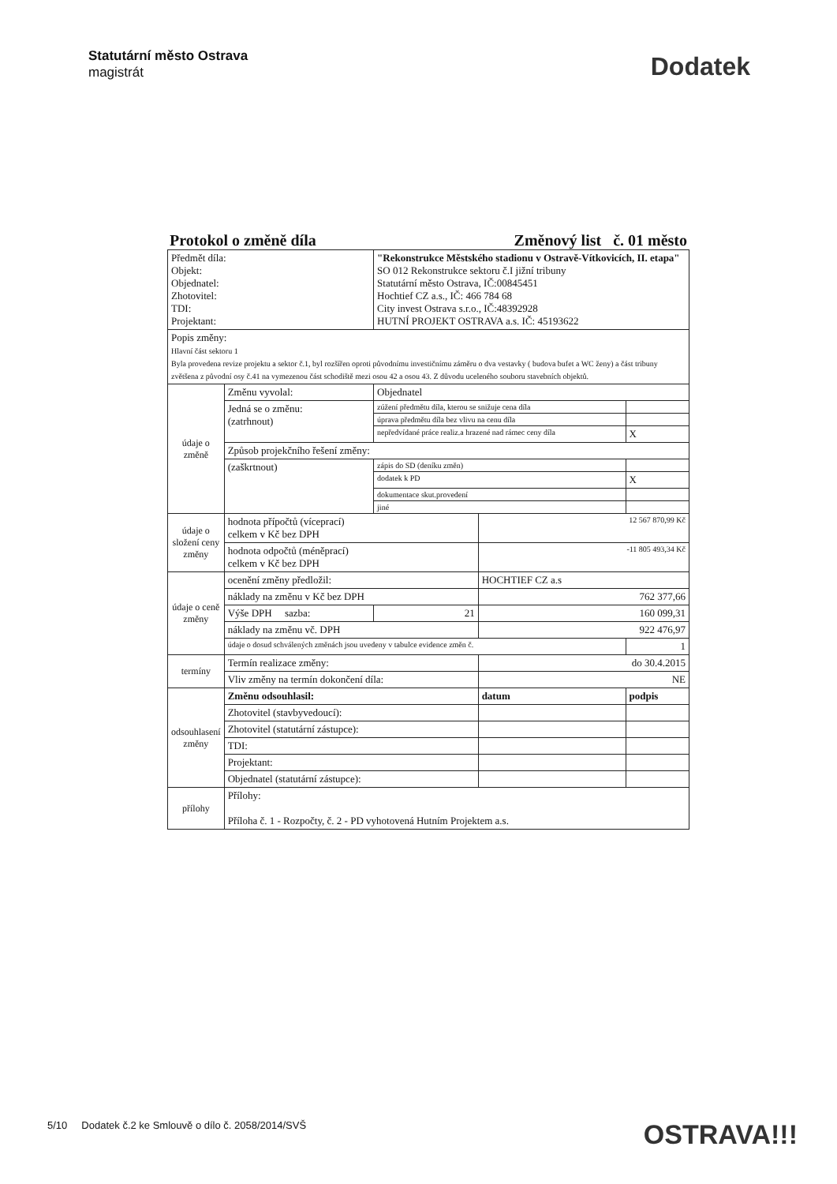Statutární město Ostrava
magistrát
Dodatek
Protokol o změně díla Změnový list č. 01 město
| Předmět díla: Objekt: Objednatel: Zhotovitel: TDI: Projektant: | | "Rekonstrukce Městského stadionu v Ostravě-Vítkovicích, II. etapa" SO 012 Rekonstrukce sektoru č.I jižní tribuny Statutární město Ostrava, IČ:00845451 Hochtief CZ a.s., IČ: 466 784 68 City invest Ostrava s.r.o., IČ:48392928 HUTNÍ PROJEKT OSTRAVA a.s. IČ: 45193622 | | |
| Popis změny: Hlavní část sektoru 1 Byla provedena revize projektu a sektor č.1, byl rozšířen oproti původnímu investičnímu záměru o dva vestavky ( budova bufet a WC ženy) a část tribuny zvětšena z původní osy č.41 na vymezenou část schodiště mezi osou 42 a osou 43. Z důvodu uceleného souboru stavebních objektů. | | | | |
| údaje o změně | Změnu vyvolal: | Objednatel | | |
| | Jedná se o změnu: (zatrhnout) | zúžení předmětu díla, kterou se snižuje cena díla | | |
| | | úprava předmětu díla bez vlivu na cenu díla | | |
| | | nepředvídané práce realiz.a hrazené nad rámec ceny díla | | X |
| | Způsob projekčního řešení změny: | | | |
| | (zaškrtnout) | zápis do SD (deníku změn) | | |
| | | dodatek k PD | | X |
| | | dokumentace skut.provedení | | |
| | | jiné | | |
| údaje o složení ceny změny | hodnota přípočtů (víceprací) celkem v Kč bez DPH | | 12 567 870,99 Kč | |
| | hodnota odpočtů (méněprací) celkem v Kč bez DPH | | -11 805 493,34 Kč | |
| údaje o ceně změny | ocenění změny předložil: | | HOCHTIEF CZ a.s | |
| | náklady na změnu v Kč bez DPH | | 762 377,66 | |
| | Výše DPH sazba: | 21 | 160 099,31 | |
| | náklady na změnu vč. DPH | | 922 476,97 | |
| | údaje o dosud schválených změnách jsou uvedeny v tabulce evidence změn č. | | | 1 |
| termíny | Termín realizace změny: | | do 30.4.2015 | |
| | Vliv změny na termín dokončení díla: | | NE | |
| odsouhlasení změny | Změnu odsouhlasil: | | datum | podpis |
| | Zhotovitel (stavbyvedoucí): | | | |
| | Zhotovitel (statutární zástupce): | | | |
| | TDI: | | | |
| | Projektant: | | | |
| | Objednatel (statutární zástupce): | | | |
| přílohy | Přílohy: Příloha č. 1 - Rozpočty, č. 2 - PD vyhotovená Hutním Projektem a.s. | | | |
5/10 Dodatek č.2 ke Smlouvě o dílo č. 2058/2014/SVŠ OSTRAVA!!!